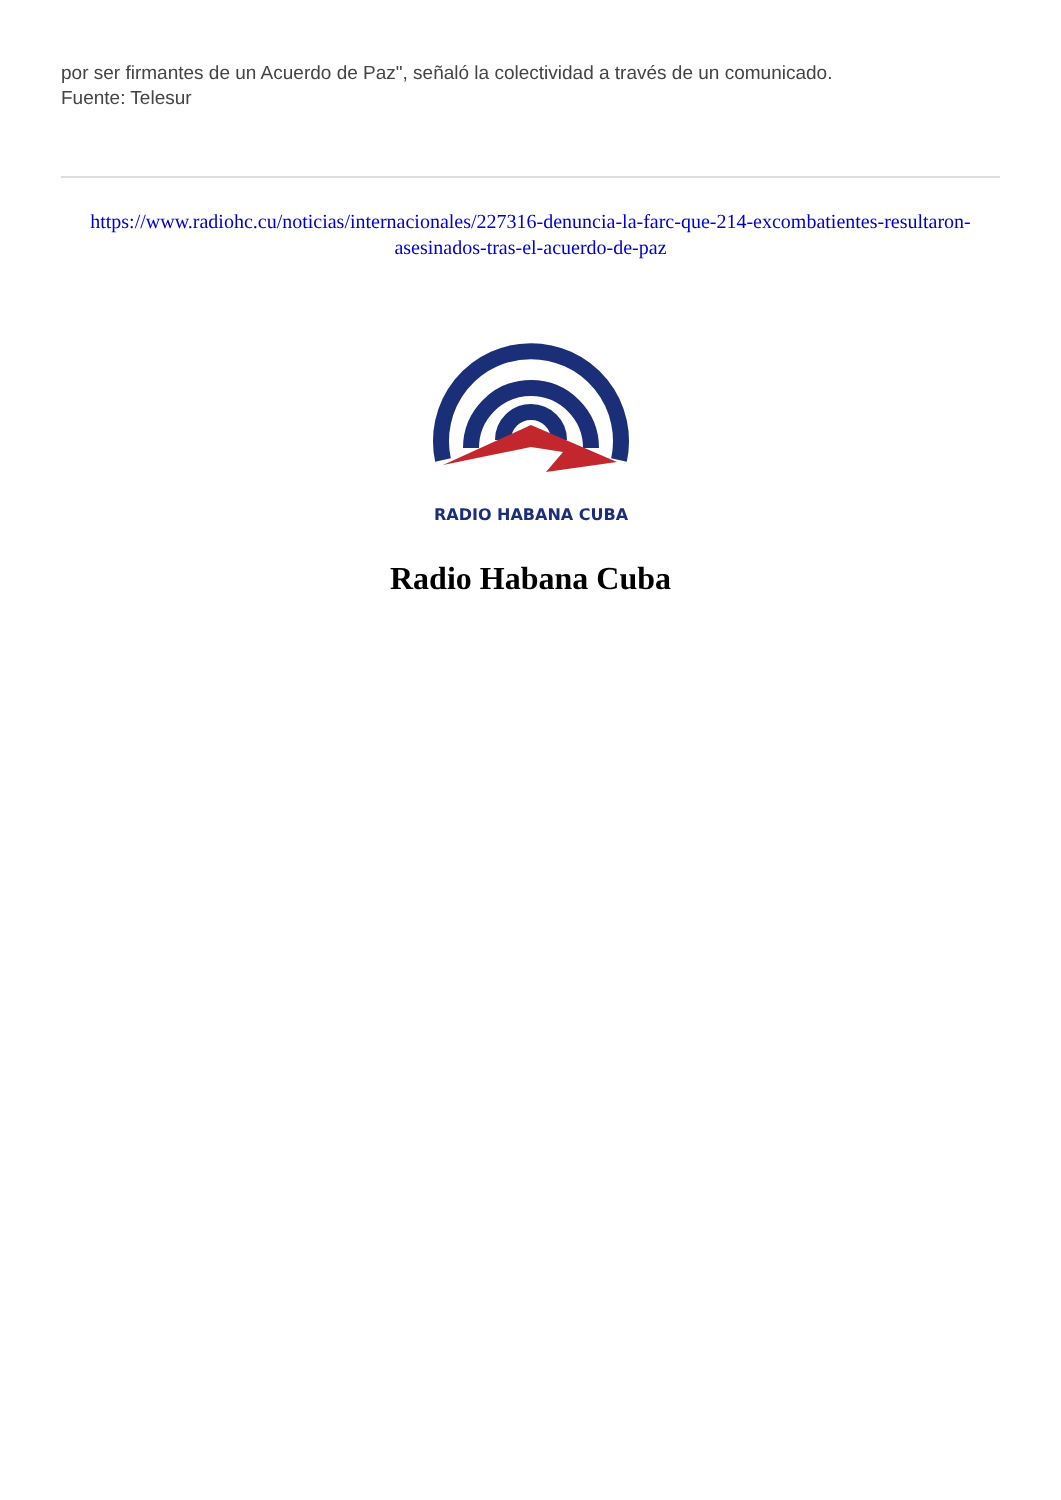por ser firmantes de un Acuerdo de Paz", señaló la colectividad a través de un comunicado.
Fuente: Telesur
https://www.radiohc.cu/noticias/internacionales/227316-denuncia-la-farc-que-214-excombatientes-resultaron-asesinados-tras-el-acuerdo-de-paz
RADIO HABANA CUBA
Radio Habana Cuba